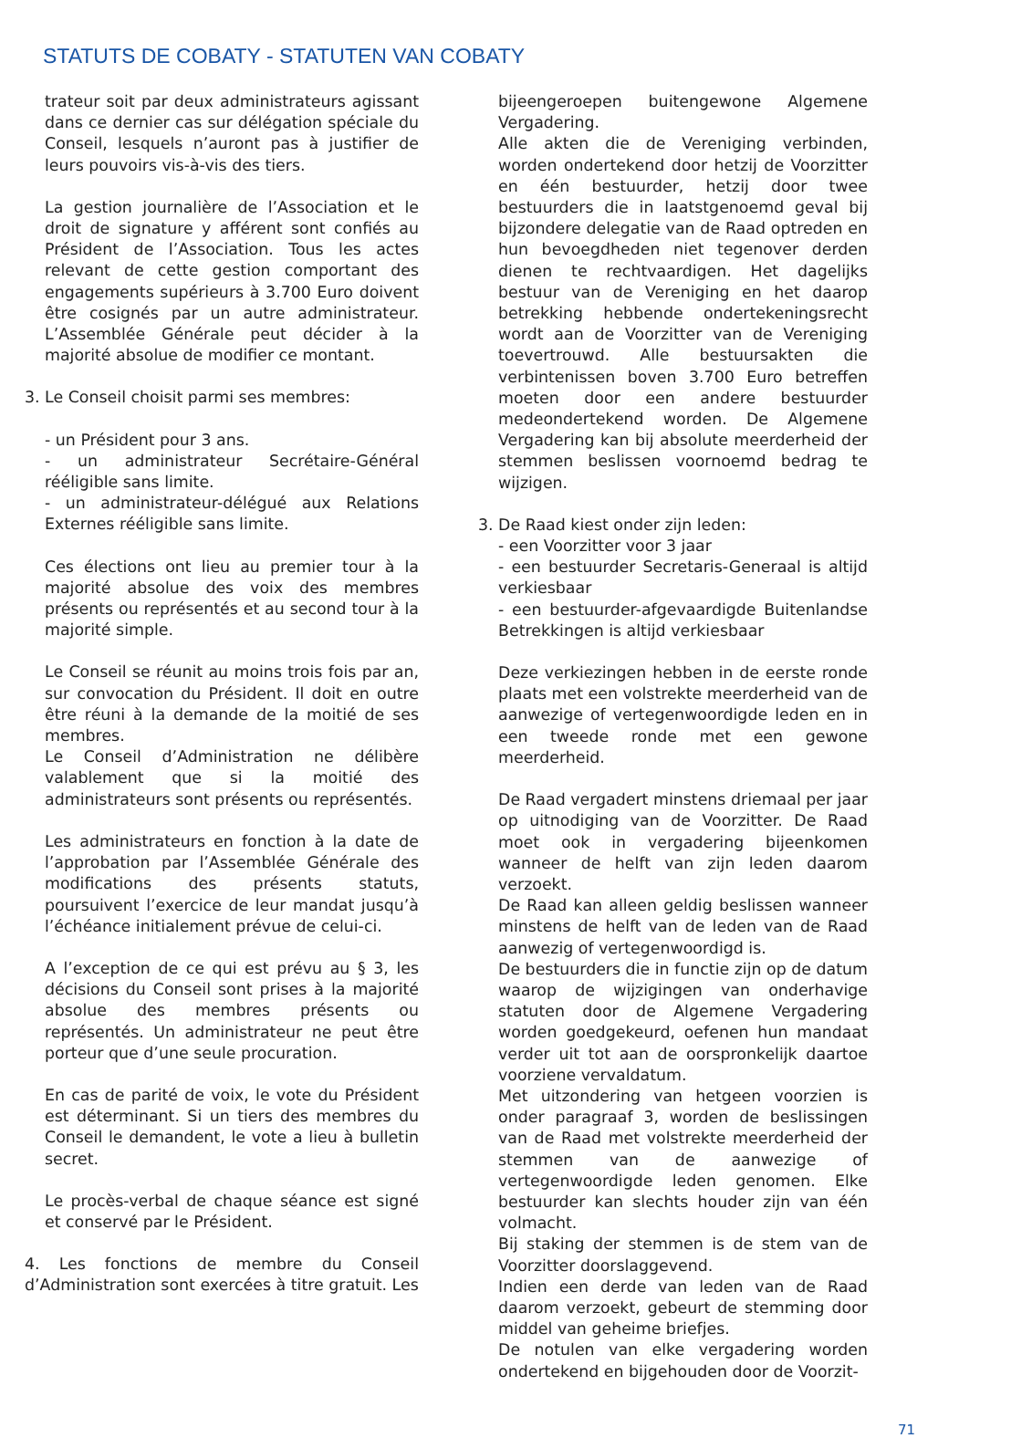STATUTS DE COBATY - STATUTEN VAN COBATY
trateur soit par deux administrateurs agissant dans ce dernier cas sur délégation spéciale du Conseil, lesquels n’auront pas à justifier de leurs pouvoirs vis-à-vis des tiers.
La gestion journalière de l’Association et le droit de signature y afférent sont confiés au Président de l’Association. Tous les actes relevant de cette gestion comportant des engagements supérieurs à 3.700 Euro doivent être cosignés par un autre administrateur. L’Assemblée Générale peut décider à la majorité absolue de modifier ce montant.
3. Le Conseil choisit parmi ses membres:
- un Président pour 3 ans.
- un administrateur Secrétaire-Général rééligible sans limite.
- un administrateur-délégué aux Relations Externes rééligible sans limite.
Ces élections ont lieu au premier tour à la majorité absolue des voix des membres présents ou représentés et au second tour à la majorité simple.
Le Conseil se réunit au moins trois fois par an, sur convocation du Président. Il doit en outre être réuni à la demande de la moitié de ses membres.
Le Conseil d’Administration ne délibère valablement que si la moitié des administrateurs sont présents ou représentés.
Les administrateurs en fonction à la date de l’approbation par l’Assemblée Générale des modifications des présents statuts, poursuivent l’exercice de leur mandat jusqu’à l’échéance initialement prévue de celui-ci.
A l’exception de ce qui est prévu au § 3, les décisions du Conseil sont prises à la majorité absolue des membres présents ou représentés. Un administrateur ne peut être porteur que d’une seule procuration.
En cas de parité de voix, le vote du Président est déterminant. Si un tiers des membres du Conseil le demandent, le vote a lieu à bulletin secret.
Le procès-verbal de chaque séance est signé et conservé par le Président.
4. Les fonctions de membre du Conseil d’Administration sont exercées à titre gratuit. Les
bijeengeroepen buitengewone Algemene Vergadering.
Alle akten die de Vereniging verbinden, worden ondertekend door hetzij de Voorzitter en één bestuurder, hetzij door twee bestuurders die in laatstgenoemd geval bij bijzondere delegatie van de Raad optreden en hun bevoegdheden niet tegenover derden dienen te rechtvaardigen. Het dagelijks bestuur van de Vereniging en het daarop betrekking hebbende ondertekeningsrecht wordt aan de Voorzitter van de Vereniging toevertrouwd. Alle bestuursakten die verbintenissen boven 3.700 Euro betreffen moeten door een andere bestuurder medeondertekend worden. De Algemene Vergadering kan bij absolute meerderheid der stemmen beslissen voornoemd bedrag te wijzigen.
3. De Raad kiest onder zijn leden:
- een Voorzitter voor 3 jaar
- een bestuurder Secretaris-Generaal is altijd verkiesbaar
- een bestuurder-afgevaardigde Buitenlandse Betrekkingen is altijd verkiesbaar
Deze verkiezingen hebben in de eerste ronde plaats met een volstrekte meerderheid van de aanwezige of vertegenwoordigde leden en in een tweede ronde met een gewone meerderheid.
De Raad vergadert minstens driemaal per jaar op uitnodiging van de Voorzitter. De Raad moet ook in vergadering bijeenkomen wanneer de helft van zijn leden daarom verzoekt.
De Raad kan alleen geldig beslissen wanneer minstens de helft van de leden van de Raad aanwezig of vertegenwoordigd is.
De bestuurders die in functie zijn op de datum waarop de wijzigingen van onderhavige statuten door de Algemene Vergadering worden goedgekeurd, oefenen hun mandaat verder uit tot aan de oorspronkelijk daartoe voorziene vervaldatum.
Met uitzondering van hetgeen voorzien is onder paragraaf 3, worden de beslissingen van de Raad met volstrekte meerderheid der stemmen van de aanwezige of vertegenwoordigde leden genomen. Elke bestuurder kan slechts houder zijn van één volmacht.
Bij staking der stemmen is de stem van de Voorzitter doorslaggevend.
Indien een derde van leden van de Raad daarom verzoekt, gebeurt de stemming door middel van geheime briefjes.
De notulen van elke vergadering worden ondertekend en bijgehouden door de Voorzit-
71